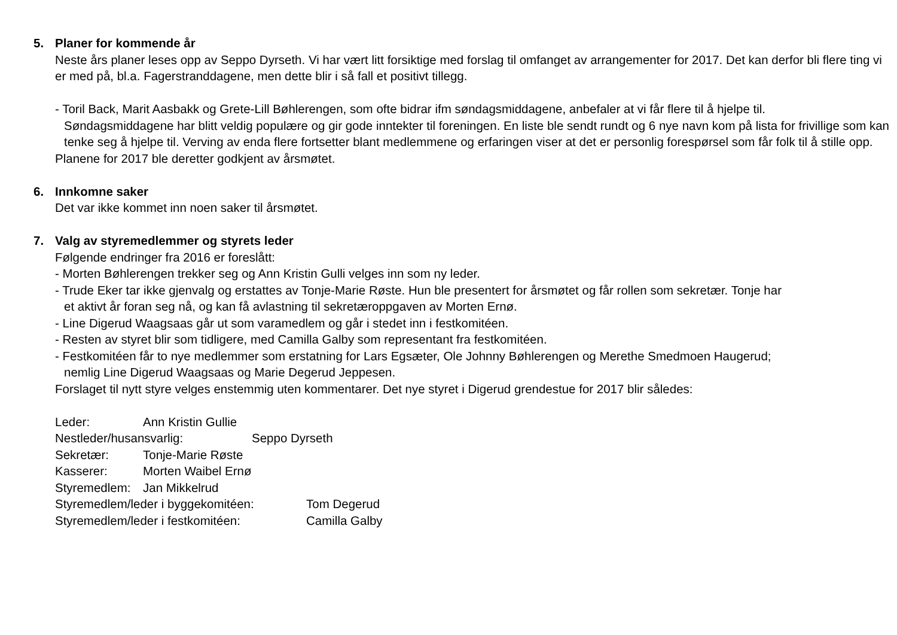5. Planer for kommende år
Neste års planer leses opp av Seppo Dyrseth. Vi har vært litt forsiktige med forslag til omfanget av arrangementer for 2017. Det kan derfor bli flere ting vi er med på, bl.a. Fagerstranddagene, men dette blir i så fall et positivt tillegg.
- Toril Back, Marit Aasbakk og Grete-Lill Bøhlerengen, som ofte bidrar ifm søndagsmiddagene, anbefaler at vi får flere til å hjelpe til.
Søndagsmiddagene har blitt veldig populære og gir gode inntekter til foreningen. En liste ble sendt rundt og 6 nye navn kom på lista for frivillige som kan tenke seg å hjelpe til. Verving av enda flere fortsetter blant medlemmene og erfaringen viser at det er personlig forespørsel som får folk til å stille opp.
Planene for 2017 ble deretter godkjent av årsmøtet.
6. Innkomne saker
Det var ikke kommet inn noen saker til årsmøtet.
7. Valg av styremedlemmer og styrets leder
Følgende endringer fra 2016 er foreslått:
- Morten Bøhlerengen trekker seg og Ann Kristin Gulli velges inn som ny leder.
- Trude Eker tar ikke gjenvalg og erstattes av Tonje-Marie Røste. Hun ble presentert for årsmøtet og får rollen som sekretær. Tonje har
et aktivt år foran seg nå, og kan få avlastning til sekretæroppgaven av Morten Ernø.
- Line Digerud Waagsaas går ut som varamedlem og går i stedet inn i festkomitéen.
- Resten av styret blir som tidligere, med Camilla Galby som representant fra festkomitéen.
- Festkomitéen får to nye medlemmer som erstatning for Lars Egsæter, Ole Johnny Bøhlerengen og Merethe Smedmoen Haugerud;
nemlig Line Digerud Waagsaas og Marie Degerud Jeppesen.
Forslaget til nytt styre velges enstemmig uten kommentarer. Det nye styret i Digerud grendestue for 2017 blir således:
Leder: Ann Kristin Gullie
Nestleder/husansvarlig: Seppo Dyrseth
Sekretær: Tonje-Marie Røste
Kasserer: Morten Waibel Ernø
Styremedlem: Jan Mikkelrud
Styremedlem/leder i byggekomitéen: Tom Degerud
Styremedlem/leder i festkomitéen: Camilla Galby